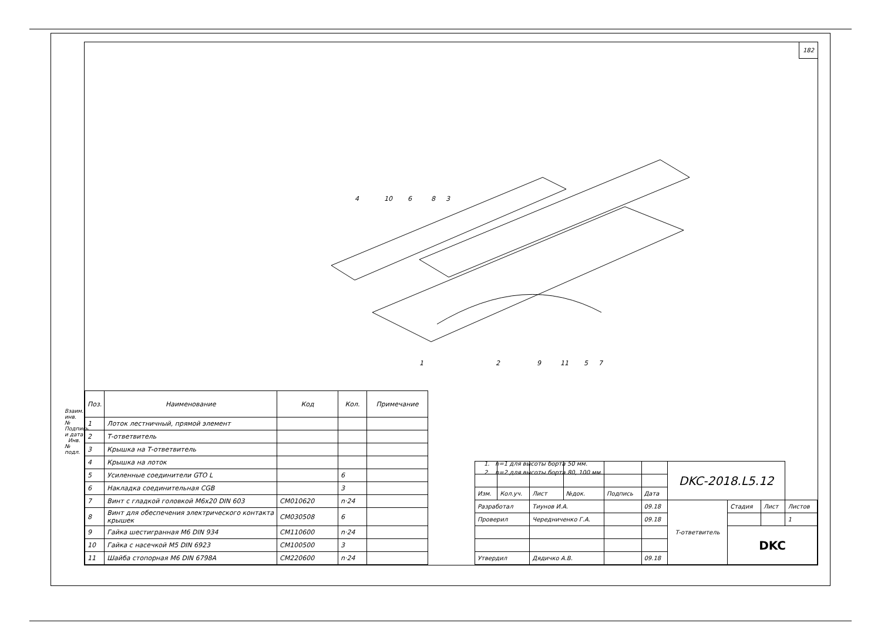Взаим. инв. № Подпись и дата Инв. № подл.
182
4
10
6
8
3
1
2
9
11
5
7
| Поз. | Наименование | Код | Кол. | Примечание |
| --- | --- | --- | --- | --- |
| 1 | Лоток лестничный, прямой элемент | | | |
| 2 | Т-ответвитель | | | |
| 3 | Крышка на Т-ответвитель | | | |
| 4 | Крышка на лоток | | | |
| 5 | Усиленные соединители GTO L | | 6 | |
| 6 | Накладка соединительная CGB | | 3 | |
| 7 | Винт с гладкой головкой M6x20 DIN 603 | CM010620 | n·24 | |
| 8 | Винт для обеспечения электрического контакта крышек | CM030508 | 6 | |
| 9 | Гайка шестигранная M6 DIN 934 | CM110600 | n·24 | |
| 10 | Гайка с насечкой M5 DIN 6923 | CM100500 | 3 | |
| 11 | Шайба стопорная M6 DIN 6798A | CM220600 | n·24 | |
1. n=1 для высоты борта 50 мм.
2. n=2 для высоты борта 80, 100 мм.
| | | | | | | DKC-2018.L5.12 | | | |
| Изм. | Кол.уч. | Лист | №док. | Подпись | Дата | | | | |
| Разработал | | Тиунов И.А. | | | 09.18 | Т-ответвитель | Стадия | Лист | Листов |
| Проверил | | Чередниченко Г.А. | | | 09.18 | | | | 1 |
| | | | | | | | DKC | | |
| Утвердил | | Дядичко А.В. | | | 09.18 | | | | |